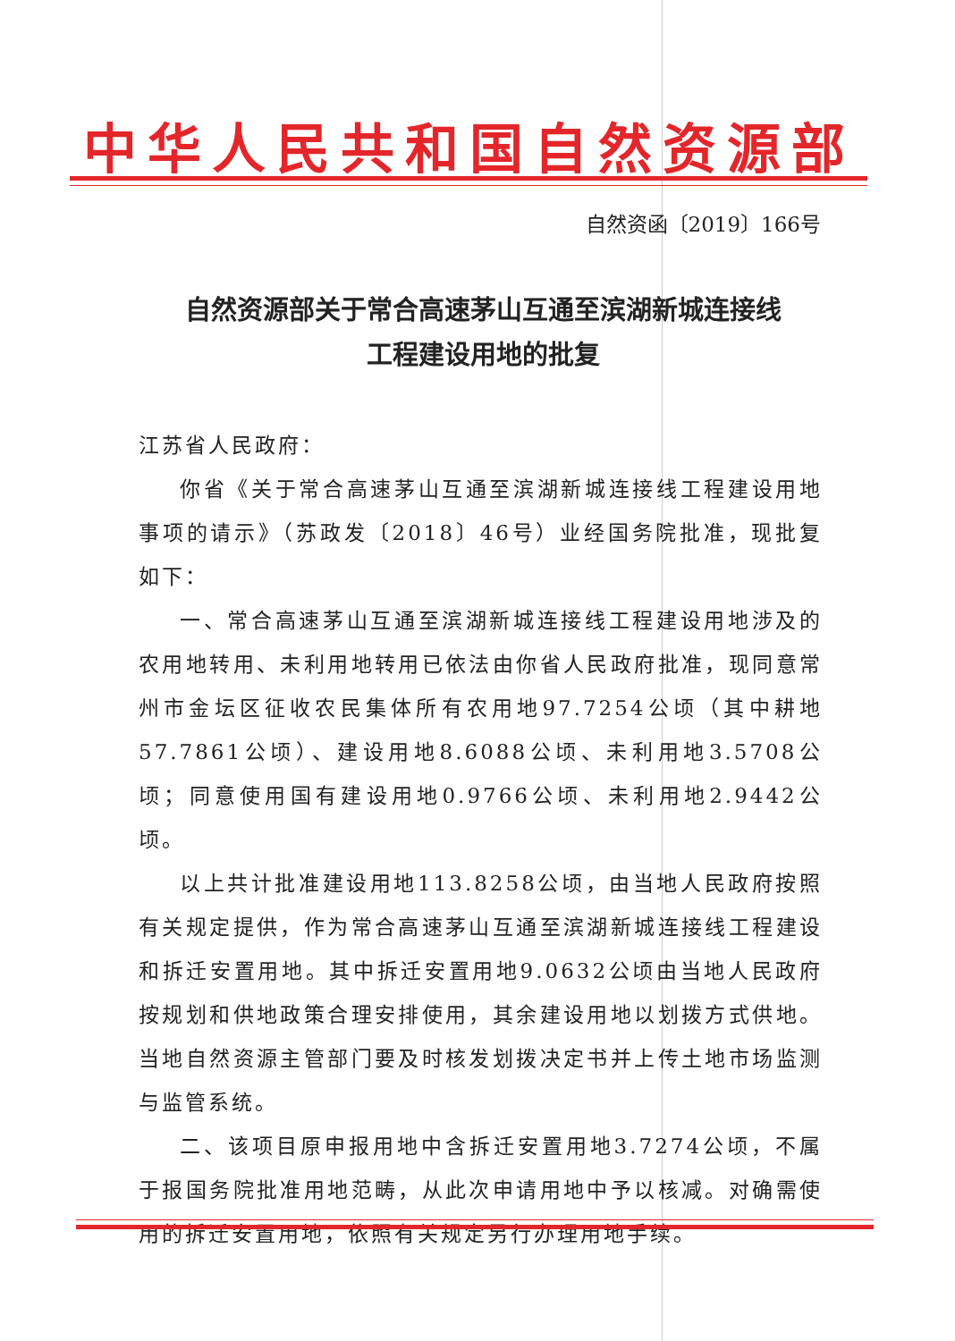中华人民共和国自然资源部
自然资函〔2019〕166号
自然资源部关于常合高速茅山互通至滨湖新城连接线
工程建设用地的批复
江苏省人民政府：
你省《关于常合高速茅山互通至滨湖新城连接线工程建设用地事项的请示》（苏政发〔2018〕46号）业经国务院批准，现批复如下：
一、常合高速茅山互通至滨湖新城连接线工程建设用地涉及的农用地转用、未利用地转用已依法由你省人民政府批准，现同意常州市金坛区征收农民集体所有农用地97.7254公顷（其中耕地57.7861公顷）、建设用地8.6088公顷、未利用地3.5708公顷；同意使用国有建设用地0.9766公顷、未利用地2.9442公顷。
以上共计批准建设用地113.8258公顷，由当地人民政府按照有关规定提供，作为常合高速茅山互通至滨湖新城连接线工程建设和拆迁安置用地。其中拆迁安置用地9.0632公顷由当地人民政府按规划和供地政策合理安排使用，其余建设用地以划拨方式供地。当地自然资源主管部门要及时核发划拨决定书并上传土地市场监测与监管系统。
二、该项目原申报用地中含拆迁安置用地3.7274公顷，不属于报国务院批准用地范畴，从此次申请用地中予以核减。对确需使用的拆迁安置用地，依照有关规定另行办理用地手续。